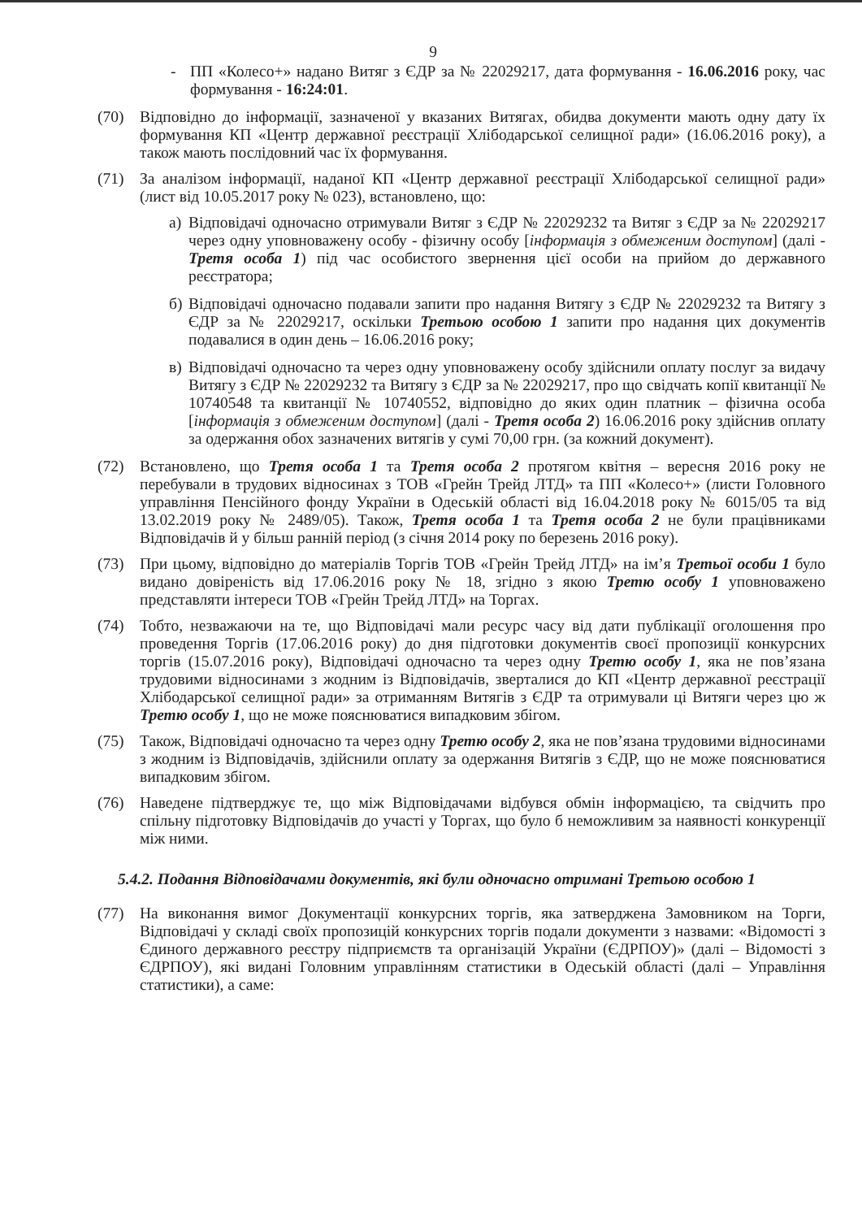9
- ПП «Колесо+» надано Витяг з ЄДР за № 22029217, дата формування - 16.06.2016 року, час формування - 16:24:01.
(70) Відповідно до інформації, зазначеної у вказаних Витягах, обидва документи мають одну дату їх формування КП «Центр державної реєстрації Хлібодарської селищної ради» (16.06.2016 року), а також мають послідовний час їх формування.
(71) За аналізом інформації, наданої КП «Центр державної реєстрації Хлібодарської селищної ради» (лист від 10.05.2017 року № 023), встановлено, що:
а) Відповідачі одночасно отримували Витяг з ЄДР № 22029232 та Витяг з ЄДР за № 22029217 через одну уповноважену особу - фізичну особу [інформація з обмеженим доступом] (далі - Третя особа 1) під час особистого звернення цієї особи на прийом до державного реєстратора;
б) Відповідачі одночасно подавали запити про надання Витягу з ЄДР № 22029232 та Витягу з ЄДР за № 22029217, оскільки Третьою особою 1 запити про надання цих документів подавалися в один день – 16.06.2016 року;
в) Відповідачі одночасно та через одну уповноважену особу здійснили оплату послуг за видачу Витягу з ЄДР № 22029232 та Витягу з ЄДР за № 22029217, про що свідчать копії квитанції № 10740548 та квитанції № 10740552, відповідно до яких один платник – фізична особа [інформація з обмеженим доступом] (далі - Третя особа 2) 16.06.2016 року здійснив оплату за одержання обох зазначених витягів у сумі 70,00 грн. (за кожний документ).
(72) Встановлено, що Третя особа 1 та Третя особа 2 протягом квітня – вересня 2016 року не перебували в трудових відносинах з ТОВ «Грейн Трейд ЛТД» та ПП «Колесо+» (листи Головного управління Пенсійного фонду України в Одеській області від 16.04.2018 року № 6015/05 та від 13.02.2019 року № 2489/05). Також, Третя особа 1 та Третя особа 2 не були працівниками Відповідачів й у більш ранній період (з січня 2014 року по березень 2016 року).
(73) При цьому, відповідно до матеріалів Торгів ТОВ «Грейн Трейд ЛТД» на ім’я Третьої особи 1 було видано довіреність від 17.06.2016 року № 18, згідно з якою Третю особу 1 уповноважено представляти інтереси ТОВ «Грейн Трейд ЛТД» на Торгах.
(74) Тобто, незважаючи на те, що Відповідачі мали ресурс часу від дати публікації оголошення про проведення Торгів (17.06.2016 року) до дня підготовки документів своєї пропозиції конкурсних торгів (15.07.2016 року), Відповідачі одночасно та через одну Третю особу 1, яка не пов’язана трудовими відносинами з жодним із Відповідачів, зверталися до КП «Центр державної реєстрації Хлібодарської селищної ради» за отриманням Витягів з ЄДР та отримували ці Витяги через цю ж Третю особу 1, що не може пояснюватися випадковим збігом.
(75) Також, Відповідачі одночасно та через одну Третю особу 2, яка не пов’язана трудовими відносинами з жодним із Відповідачів, здійснили оплату за одержання Витягів з ЄДР, що не може пояснюватися випадковим збігом.
(76) Наведене підтверджує те, що між Відповідачами відбувся обмін інформацією, та свідчить про спільну підготовку Відповідачів до участі у Торгах, що було б неможливим за наявності конкуренції між ними.
5.4.2. Подання Відповідачами документів, які були одночасно отримані Третьою особою 1
(77) На виконання вимог Документації конкурсних торгів, яка затверджена Замовником на Торги, Відповідачі у складі своїх пропозицій конкурсних торгів подали документи з назвами: «Відомості з Єдиного державного реєстру підприємств та організацій України (ЄДРПОУ)» (далі – Відомості з ЄДРПОУ), які видані Головним управлінням статистики в Одеській області (далі – Управління статистики), а саме: